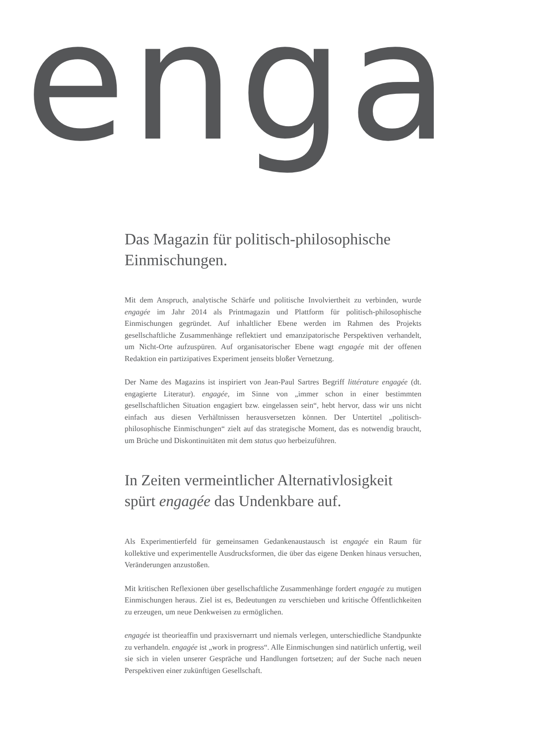enga
Das Magazin für politisch-philosophische Einmischungen.
Mit dem Anspruch, analytische Schärfe und politische Involviertheit zu verbinden, wurde engagée im Jahr 2014 als Printmagazin und Plattform für politisch-philosophische Einmischungen gegründet. Auf inhaltlicher Ebene werden im Rahmen des Projekts gesellschaftliche Zusammenhänge reflektiert und emanzipatorische Perspektiven verhandelt, um Nicht-Orte aufzuspüren. Auf organisatorischer Ebene wagt engagée mit der offenen Redaktion ein partizipatives Experiment jenseits bloßer Vernetzung.
Der Name des Magazins ist inspiriert von Jean-Paul Sartres Begriff littérature engagée (dt. engagierte Literatur). engagée, im Sinne von „immer schon in einer bestimmten gesellschaftlichen Situation engagiert bzw. eingelassen sein“, hebt hervor, dass wir uns nicht einfach aus diesen Verhältnissen herausversetzen können. Der Untertitel „politisch-philosophische Einmischungen“ zielt auf das strategische Moment, das es notwendig braucht, um Brüche und Diskontinuitäten mit dem status quo herbeizuführen.
In Zeiten vermeintlicher Alternativlosigkeit spürt engagée das Undenkbare auf.
Als Experimentierfeld für gemeinsamen Gedankenaustausch ist engagée ein Raum für kollektive und experimentelle Ausdrucksformen, die über das eigene Denken hinaus versuchen, Veränderungen anzustoßen.
Mit kritischen Reflexionen über gesellschaftliche Zusammenhänge fordert engagée zu mutigen Einmischungen heraus. Ziel ist es, Bedeutungen zu verschieben und kritische Öffentlichkeiten zu erzeugen, um neue Denkweisen zu ermöglichen.
engagée ist theorieaffin und praxisvernarrt und niemals verlegen, unterschiedliche Standpunkte zu verhandeln. engagée ist „work in progress“. Alle Einmischungen sind natürlich unfertig, weil sie sich in vielen unserer Gespräche und Handlungen fortsetzen; auf der Suche nach neuen Perspektiven einer zukünftigen Gesellschaft.